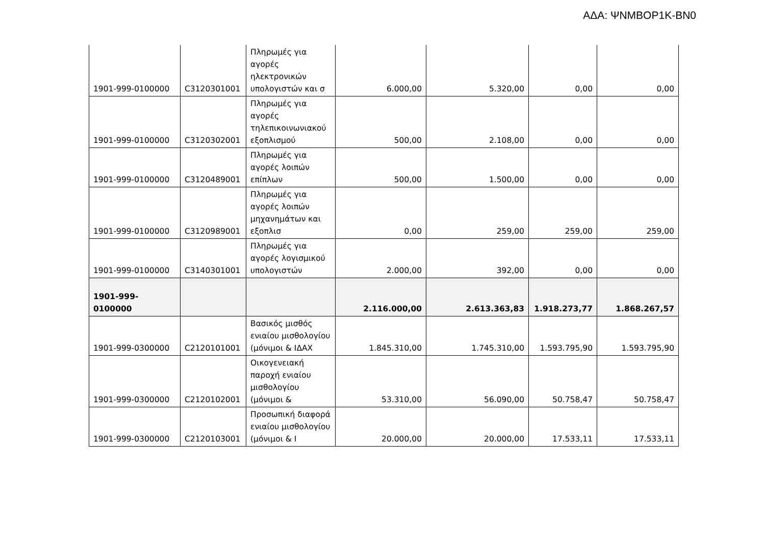ΑΔΑ: ΨΝΜΒΟΡ1Κ-ΒΝ0
| 1901-999-0100000 | C3120301001 | Πληρωμές για αγορές ηλεκτρονικών υπολογιστών και σ | 6.000,00 | 5.320,00 | 0,00 | 0,00 |
| 1901-999-0100000 | C3120302001 | Πληρωμές για αγορές τηλεπικοινωνιακού εξοπλισμού | 500,00 | 2.108,00 | 0,00 | 0,00 |
| 1901-999-0100000 | C3120489001 | Πληρωμές για αγορές λοιπών επίπλων | 500,00 | 1.500,00 | 0,00 | 0,00 |
| 1901-999-0100000 | C3120989001 | Πληρωμές για αγορές λοιπών μηχανημάτων και εξοπλισ | 0,00 | 259,00 | 259,00 | 259,00 |
| 1901-999-0100000 | C3140301001 | Πληρωμές για αγορές λογισμικού υπολογιστών | 2.000,00 | 392,00 | 0,00 | 0,00 |
| 1901-999-0100000 | | | 2.116.000,00 | 2.613.363,83 | 1.918.273,77 | 1.868.267,57 |
| 1901-999-0300000 | C2120101001 | Βασικός μισθός ενιαίου μισθολογίου (μόνιμοι & ΙΔΑΧ | 1.845.310,00 | 1.745.310,00 | 1.593.795,90 | 1.593.795,90 |
| 1901-999-0300000 | C2120102001 | Οικογενειακή παροχή ενιαίου μισθολογίου (μόνιμοι & | 53.310,00 | 56.090,00 | 50.758,47 | 50.758,47 |
| 1901-999-0300000 | C2120103001 | Προσωπική διαφορά ενιαίου μισθολογίου (μόνιμοι & Ι | 20.000,00 | 20.000,00 | 17.533,11 | 17.533,11 |